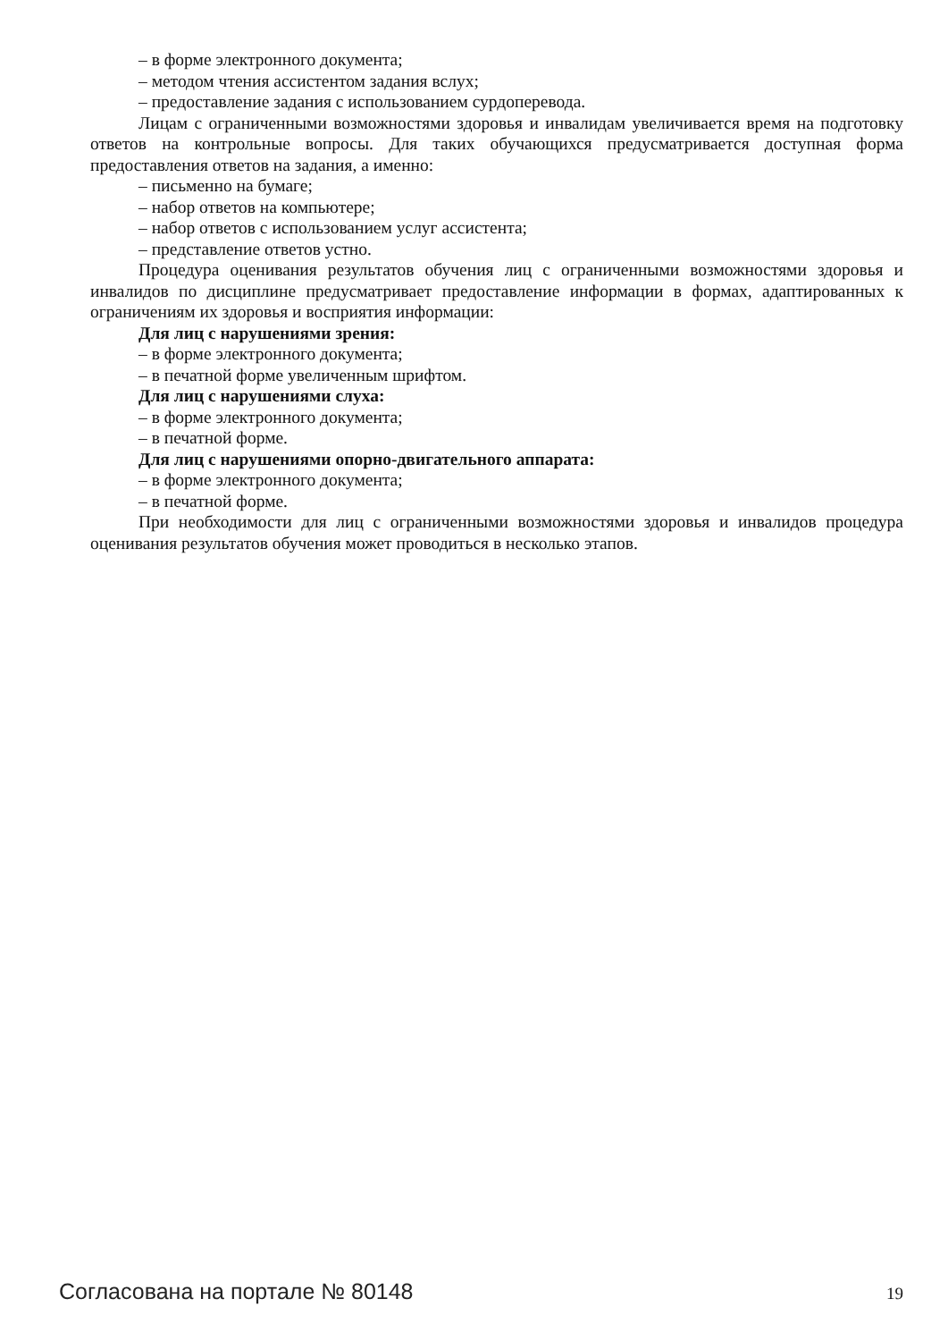– в форме электронного документа;
– методом чтения ассистентом задания вслух;
– предоставление задания с использованием сурдоперевода.
Лицам с ограниченными возможностями здоровья и инвалидам увеличивается время на подготовку ответов на контрольные вопросы. Для таких обучающихся предусматривается доступная форма предоставления ответов на задания, а именно:
– письменно на бумаге;
– набор ответов на компьютере;
– набор ответов с использованием услуг ассистента;
– представление ответов устно.
Процедура оценивания результатов обучения лиц с ограниченными возможностями здоровья и инвалидов по дисциплине предусматривает предоставление информации в формах, адаптированных к ограничениям их здоровья и восприятия информации:
Для лиц с нарушениями зрения:
– в форме электронного документа;
– в печатной форме увеличенным шрифтом.
Для лиц с нарушениями слуха:
– в форме электронного документа;
– в печатной форме.
Для лиц с нарушениями опорно-двигательного аппарата:
– в форме электронного документа;
– в печатной форме.
При необходимости для лиц с ограниченными возможностями здоровья и инвалидов процедура оценивания результатов обучения может проводиться в несколько этапов.
Согласована на портале № 80148 19